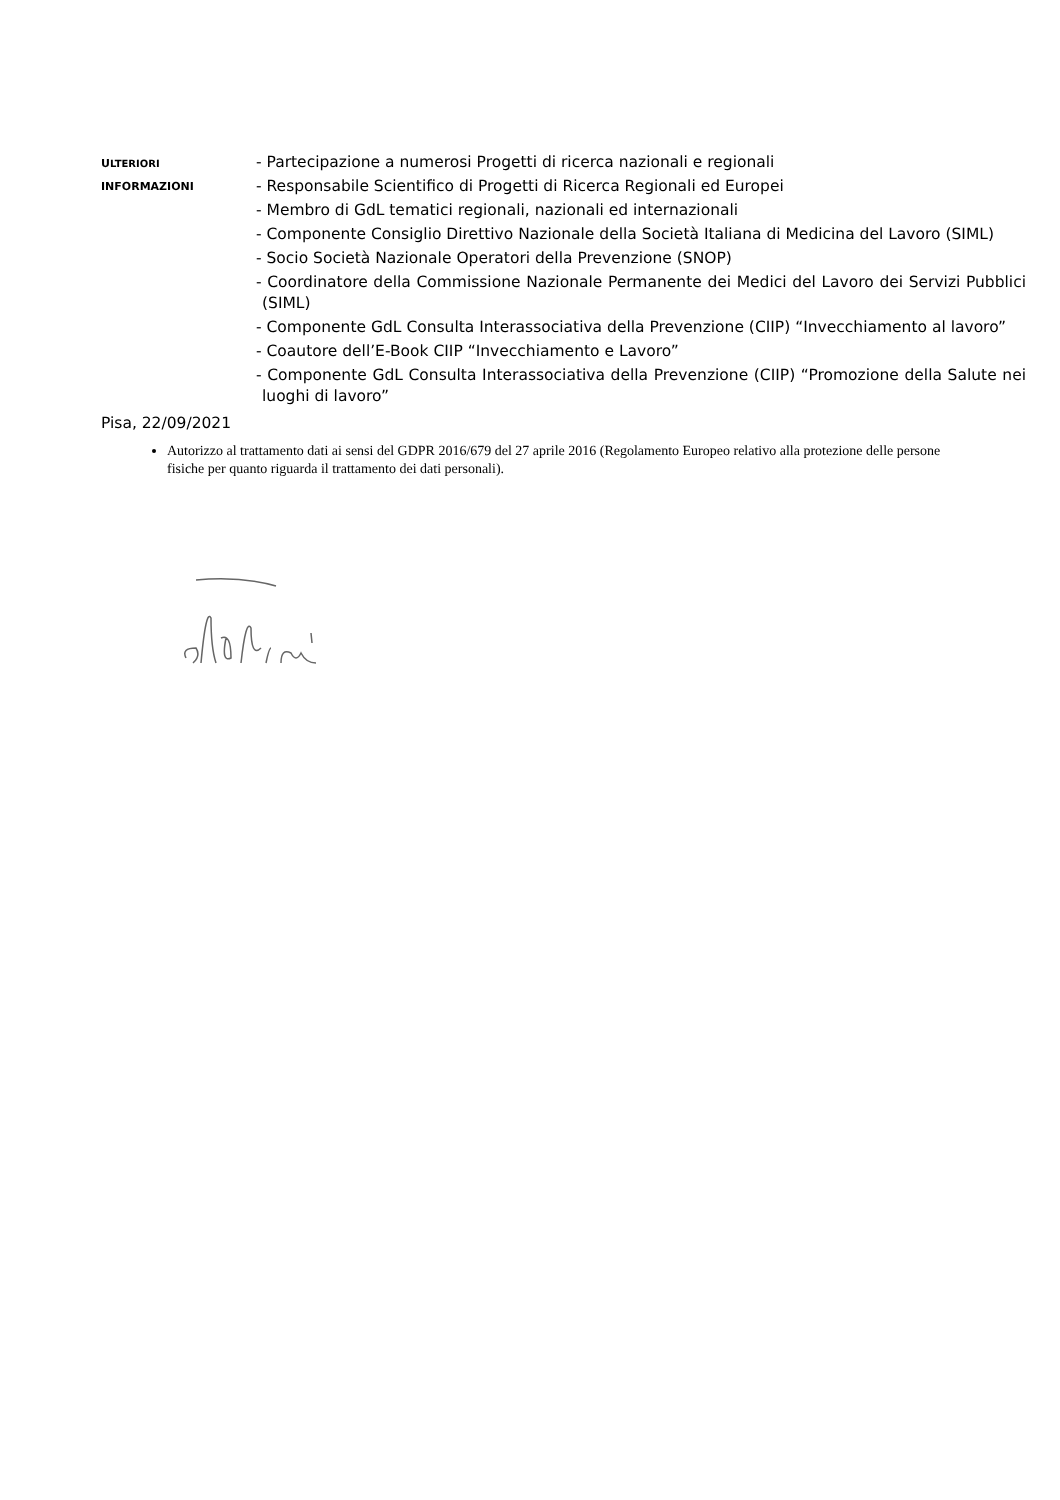ULTERIORI
INFORMAZIONI
- Partecipazione a numerosi Progetti di ricerca nazionali e regionali
- Responsabile Scientifico di Progetti di Ricerca Regionali ed Europei
- Membro di GdL tematici regionali, nazionali ed internazionali
- Componente Consiglio Direttivo Nazionale della Società Italiana di Medicina del Lavoro (SIML)
- Socio Società Nazionale Operatori della Prevenzione (SNOP)
- Coordinatore della Commissione Nazionale Permanente dei Medici del Lavoro dei Servizi Pubblici (SIML)
- Componente GdL Consulta Interassociativa della Prevenzione (CIIP) “Invecchiamento al lavoro”
- Coautore dell’E-Book CIIP “Invecchiamento e Lavoro”
- Componente GdL Consulta Interassociativa della Prevenzione (CIIP) “Promozione della Salute nei luoghi di lavoro”
Pisa, 22/09/2021
Autorizzo al trattamento dati ai sensi del GDPR 2016/679 del 27 aprile 2016 (Regolamento Europeo relativo alla protezione delle persone fisiche per quanto riguarda il trattamento dei dati personali).